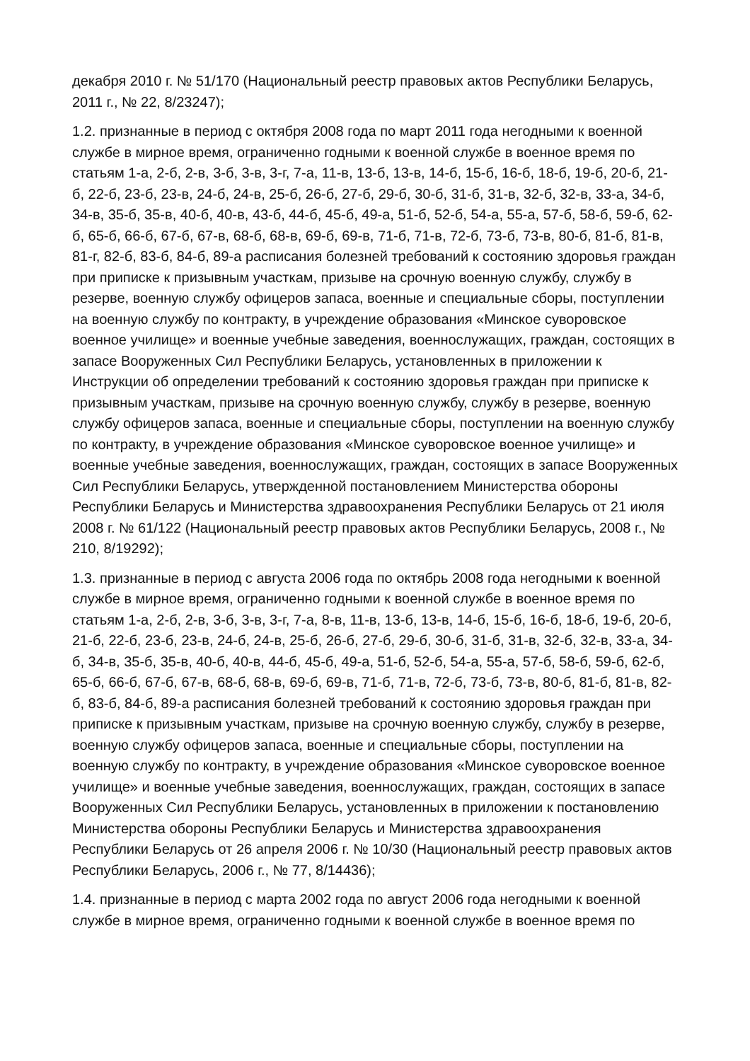декабря 2010 г. № 51/170 (Национальный реестр правовых актов Республики Беларусь, 2011 г., № 22, 8/23247);
1.2. признанные в период с октября 2008 года по март 2011 года негодными к военной службе в мирное время, ограниченно годными к военной службе в военное время по статьям 1-а, 2-б, 2-в, 3-б, 3-в, 3-г, 7-а, 11-в, 13-б, 13-в, 14-б, 15-б, 16-б, 18-б, 19-б, 20-б, 21-б, 22-б, 23-б, 23-в, 24-б, 24-в, 25-б, 26-б, 27-б, 29-б, 30-б, 31-б, 31-в, 32-б, 32-в, 33-а, 34-б, 34-в, 35-б, 35-в, 40-б, 40-в, 43-б, 44-б, 45-б, 49-а, 51-б, 52-б, 54-а, 55-а, 57-б, 58-б, 59-б, 62-б, 65-б, 66-б, 67-б, 67-в, 68-б, 68-в, 69-б, 69-в, 71-б, 71-в, 72-б, 73-б, 73-в, 80-б, 81-б, 81-в, 81-г, 82-б, 83-б, 84-б, 89-а расписания болезней требований к состоянию здоровья граждан при приписке к призывным участкам, призыве на срочную военную службу, службу в резерве, военную службу офицеров запаса, военные и специальные сборы, поступлении на военную службу по контракту, в учреждение образования «Минское суворовское военное училище» и военные учебные заведения, военнослужащих, граждан, состоящих в запасе Вооруженных Сил Республики Беларусь, установленных в приложении к Инструкции об определении требований к состоянию здоровья граждан при приписке к призывным участкам, призыве на срочную военную службу, службу в резерве, военную службу офицеров запаса, военные и специальные сборы, поступлении на военную службу по контракту, в учреждение образования «Минское суворовское военное училище» и военные учебные заведения, военнослужащих, граждан, состоящих в запасе Вооруженных Сил Республики Беларусь, утвержденной постановлением Министерства обороны Республики Беларусь и Министерства здравоохранения Республики Беларусь от 21 июля 2008 г. № 61/122 (Национальный реестр правовых актов Республики Беларусь, 2008 г., № 210, 8/19292);
1.3. признанные в период с августа 2006 года по октябрь 2008 года негодными к военной службе в мирное время, ограниченно годными к военной службе в военное время по статьям 1-а, 2-б, 2-в, 3-б, 3-в, 3-г, 7-а, 8-в, 11-в, 13-б, 13-в, 14-б, 15-б, 16-б, 18-б, 19-б, 20-б, 21-б, 22-б, 23-б, 23-в, 24-б, 24-в, 25-б, 26-б, 27-б, 29-б, 30-б, 31-б, 31-в, 32-б, 32-в, 33-а, 34-б, 34-в, 35-б, 35-в, 40-б, 40-в, 44-б, 45-б, 49-а, 51-б, 52-б, 54-а, 55-а, 57-б, 58-б, 59-б, 62-б, 65-б, 66-б, 67-б, 67-в, 68-б, 68-в, 69-б, 69-в, 71-б, 71-в, 72-б, 73-б, 73-в, 80-б, 81-б, 81-в, 82-б, 83-б, 84-б, 89-а расписания болезней требований к состоянию здоровья граждан при приписке к призывным участкам, призыве на срочную военную службу, службу в резерве, военную службу офицеров запаса, военные и специальные сборы, поступлении на военную службу по контракту, в учреждение образования «Минское суворовское военное училище» и военные учебные заведения, военнослужащих, граждан, состоящих в запасе Вооруженных Сил Республики Беларусь, установленных в приложении к постановлению Министерства обороны Республики Беларусь и Министерства здравоохранения Республики Беларусь от 26 апреля 2006 г. № 10/30 (Национальный реестр правовых актов Республики Беларусь, 2006 г., № 77, 8/14436);
1.4. признанные в период с марта 2002 года по август 2006 года негодными к военной службе в мирное время, ограниченно годными к военной службе в военное время по